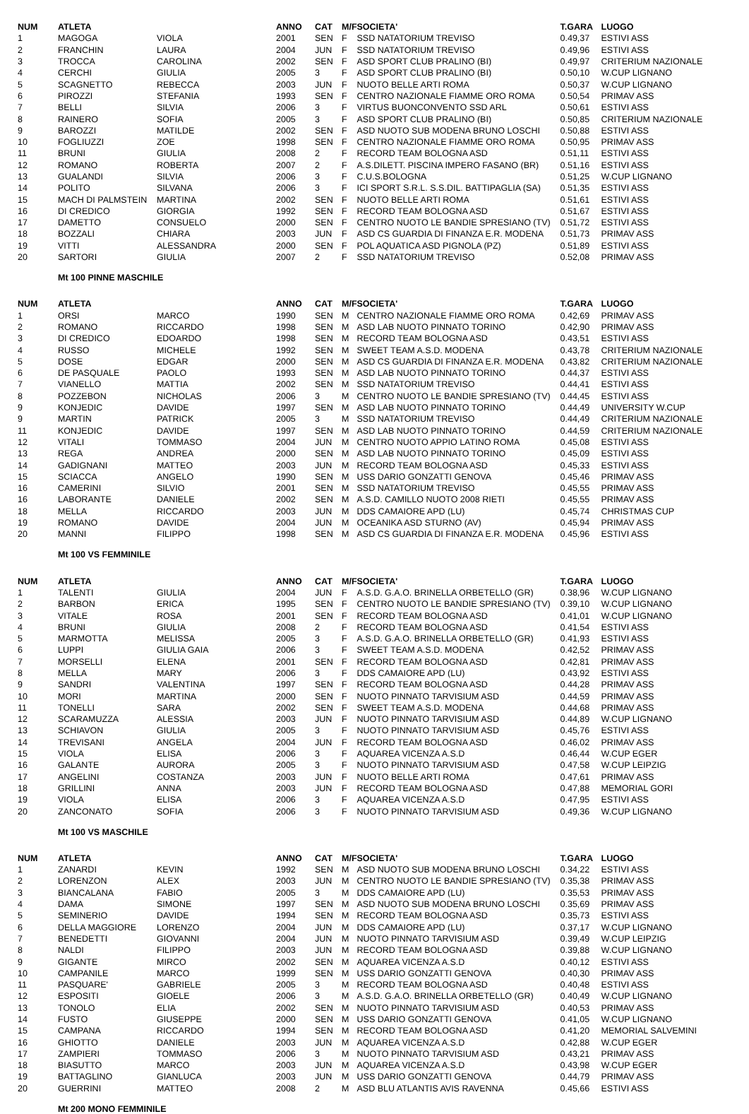| NUM | ATLETA | | ANNO | CAT | M/F | SOCIETA' | T.GARA | LUOGO |
| --- | --- | --- | --- | --- | --- | --- | --- | --- |
| 1 | MAGOGA | VIOLA | 2001 | SEN | F | SSD NATATORIUM TREVISO | 0.49,37 | ESTIVI ASS |
| 2 | FRANCHIN | LAURA | 2004 | JUN | F | SSD NATATORIUM TREVISO | 0.49,96 | ESTIVI ASS |
| 3 | TROCCA | CAROLINA | 2002 | SEN | F | ASD SPORT CLUB PRALINO (BI) | 0.49,97 | CRITERIUM NAZIONALE |
| 4 | CERCHI | GIULIA | 2005 | 3 | F | ASD SPORT CLUB PRALINO (BI) | 0.50,10 | W.CUP LIGNANO |
| 5 | SCAGNETTO | REBECCA | 2003 | JUN | F | NUOTO BELLE ARTI ROMA | 0.50,37 | W.CUP LIGNANO |
| 6 | PIROZZI | STEFANIA | 1993 | SEN | F | CENTRO NAZIONALE FIAMME ORO ROMA | 0.50,54 | PRIMAV ASS |
| 7 | BELLI | SILVIA | 2006 | 3 | F | VIRTUS BUONCONVENTO SSD ARL | 0.50,61 | ESTIVI ASS |
| 8 | RAINERO | SOFIA | 2005 | 3 | F | ASD SPORT CLUB PRALINO (BI) | 0.50,85 | CRITERIUM NAZIONALE |
| 9 | BAROZZI | MATILDE | 2002 | SEN | F | ASD NUOTO SUB MODENA BRUNO LOSCHI | 0.50,88 | ESTIVI ASS |
| 10 | FOGLIUZZI | ZOE | 1998 | SEN | F | CENTRO NAZIONALE FIAMME ORO ROMA | 0.50,95 | PRIMAV ASS |
| 11 | BRUNI | GIULIA | 2008 | 2 | F | RECORD TEAM BOLOGNA ASD | 0.51,11 | ESTIVI ASS |
| 12 | ROMANO | ROBERTA | 2007 | 2 | F | A.S.DILETT. PISCINA IMPERO FASANO (BR) | 0.51,16 | ESTIVI ASS |
| 13 | GUALANDI | SILVIA | 2006 | 3 | F | C.U.S.BOLOGNA | 0.51,25 | W.CUP LIGNANO |
| 14 | POLITO | SILVANA | 2006 | 3 | F | ICI SPORT S.R.L. S.S.DIL. BATTIPAGLIA (SA) | 0.51,35 | ESTIVI ASS |
| 15 | MACH DI PALMSTEIN | MARTINA | 2002 | SEN | F | NUOTO BELLE ARTI ROMA | 0.51,61 | ESTIVI ASS |
| 16 | DI CREDICO | GIORGIA | 1992 | SEN | F | RECORD TEAM BOLOGNA ASD | 0.51,67 | ESTIVI ASS |
| 17 | DAMETTO | CONSUELO | 2000 | SEN | F | CENTRO NUOTO LE BANDIE SPRESIANO (TV) | 0.51,72 | ESTIVI ASS |
| 18 | BOZZALI | CHIARA | 2003 | JUN | F | ASD CS GUARDIA DI FINANZA E.R. MODENA | 0.51,73 | PRIMAV ASS |
| 19 | VITTI | ALESSANDRA | 2000 | SEN | F | POL AQUATICA ASD PIGNOLA (PZ) | 0.51,89 | ESTIVI ASS |
| 20 | SARTORI | GIULIA | 2007 | 2 | F | SSD NATATORIUM TREVISO | 0.52,08 | PRIMAV ASS |
Mt 100 PINNE MASCHILE
| NUM | ATLETA | | ANNO | CAT | M/F | SOCIETA' | T.GARA | LUOGO |
| --- | --- | --- | --- | --- | --- | --- | --- | --- |
| 1 | ORSI | MARCO | 1990 | SEN | M | CENTRO NAZIONALE FIAMME ORO ROMA | 0.42,69 | PRIMAV ASS |
| 2 | ROMANO | RICCARDO | 1998 | SEN | M | ASD LAB NUOTO PINNATO TORINO | 0.42,90 | PRIMAV ASS |
| 3 | DI CREDICO | EDOARDO | 1998 | SEN | M | RECORD TEAM BOLOGNA ASD | 0.43,51 | ESTIVI ASS |
| 4 | RUSSO | MICHELE | 1992 | SEN | M | SWEET TEAM A.S.D. MODENA | 0.43,78 | CRITERIUM NAZIONALE |
| 5 | DOSE | EDGAR | 2000 | SEN | M | ASD CS GUARDIA DI FINANZA E.R. MODENA | 0.43,82 | CRITERIUM NAZIONALE |
| 6 | DE PASQUALE | PAOLO | 1993 | SEN | M | ASD LAB NUOTO PINNATO TORINO | 0.44,37 | ESTIVI ASS |
| 7 | VIANELLO | MATTIA | 2002 | SEN | M | SSD NATATORIUM TREVISO | 0.44,41 | ESTIVI ASS |
| 8 | POZZEBON | NICHOLAS | 2006 | 3 | M | CENTRO NUOTO LE BANDIE SPRESIANO (TV) | 0.44,45 | ESTIVI ASS |
| 9 | KONJEDIC | DAVIDE | 1997 | SEN | M | ASD LAB NUOTO PINNATO TORINO | 0.44,49 | UNIVERSITY W.CUP |
| 9 | MARTIN | PATRICK | 2005 | 3 | M | SSD NATATORIUM TREVISO | 0.44,49 | CRITERIUM NAZIONALE |
| 11 | KONJEDIC | DAVIDE | 1997 | SEN | M | ASD LAB NUOTO PINNATO TORINO | 0.44,59 | CRITERIUM NAZIONALE |
| 12 | VITALI | TOMMASO | 2004 | JUN | M | CENTRO NUOTO APPIO LATINO ROMA | 0.45,08 | ESTIVI ASS |
| 13 | REGA | ANDREA | 2000 | SEN | M | ASD LAB NUOTO PINNATO TORINO | 0.45,09 | ESTIVI ASS |
| 14 | GADIGNANI | MATTEO | 2003 | JUN | M | RECORD TEAM BOLOGNA ASD | 0.45,33 | ESTIVI ASS |
| 15 | SCIACCA | ANGELO | 1990 | SEN | M | USS DARIO GONZATTI GENOVA | 0.45,46 | PRIMAV ASS |
| 16 | CAMERINI | SILVIO | 2001 | SEN | M | SSD NATATORIUM TREVISO | 0.45,55 | PRIMAV ASS |
| 16 | LABORANTE | DANIELE | 2002 | SEN | M | A.S.D. CAMILLO NUOTO 2008 RIETI | 0.45,55 | PRIMAV ASS |
| 18 | MELLA | RICCARDO | 2003 | JUN | M | DDS CAMAIORE APD (LU) | 0.45,74 | CHRISTMAS CUP |
| 19 | ROMANO | DAVIDE | 2004 | JUN | M | OCEANIKA ASD STURNO (AV) | 0.45,94 | PRIMAV ASS |
| 20 | MANNI | FILIPPO | 1998 | SEN | M | ASD CS GUARDIA DI FINANZA E.R. MODENA | 0.45,96 | ESTIVI ASS |
Mt 100 VS FEMMINILE
| NUM | ATLETA | | ANNO | CAT | M/F | SOCIETA' | T.GARA | LUOGO |
| --- | --- | --- | --- | --- | --- | --- | --- | --- |
| 1 | TALENTI | GIULIA | 2004 | JUN | F | A.S.D. G.A.O. BRINELLA ORBETELLO (GR) | 0.38,96 | W.CUP LIGNANO |
| 2 | BARBON | ERICA | 1995 | SEN | F | CENTRO NUOTO LE BANDIE SPRESIANO (TV) | 0.39,10 | W.CUP LIGNANO |
| 3 | VITALE | ROSA | 2001 | SEN | F | RECORD TEAM BOLOGNA ASD | 0.41,01 | W.CUP LIGNANO |
| 4 | BRUNI | GIULIA | 2008 | 2 | F | RECORD TEAM BOLOGNA ASD | 0.41,54 | ESTIVI ASS |
| 5 | MARMOTTA | MELISSA | 2005 | 3 | F | A.S.D. G.A.O. BRINELLA ORBETELLO (GR) | 0.41,93 | ESTIVI ASS |
| 6 | LUPPI | GIULIA GAIA | 2006 | 3 | F | SWEET TEAM A.S.D. MODENA | 0.42,52 | PRIMAV ASS |
| 7 | MORSELLI | ELENA | 2001 | SEN | F | RECORD TEAM BOLOGNA ASD | 0.42,81 | PRIMAV ASS |
| 8 | MELLA | MARY | 2006 | 3 | F | DDS CAMAIORE APD (LU) | 0.43,92 | ESTIVI ASS |
| 9 | SANDRI | VALENTINA | 1997 | SEN | F | RECORD TEAM BOLOGNA ASD | 0.44,28 | PRIMAV ASS |
| 10 | MORI | MARTINA | 2000 | SEN | F | NUOTO PINNATO TARVISIUM ASD | 0.44,59 | PRIMAV ASS |
| 11 | TONELLI | SARA | 2002 | SEN | F | SWEET TEAM A.S.D. MODENA | 0.44,68 | PRIMAV ASS |
| 12 | SCARAMUZZA | ALESSIA | 2003 | JUN | F | NUOTO PINNATO TARVISIUM ASD | 0.44,89 | W.CUP LIGNANO |
| 13 | SCHIAVON | GIULIA | 2005 | 3 | F | NUOTO PINNATO TARVISIUM ASD | 0.45,76 | ESTIVI ASS |
| 14 | TREVISANI | ANGELA | 2004 | JUN | F | RECORD TEAM BOLOGNA ASD | 0.46,02 | PRIMAV ASS |
| 15 | VIOLA | ELISA | 2006 | 3 | F | AQUAREA VICENZA A.S.D | 0.46,44 | W.CUP EGER |
| 16 | GALANTE | AURORA | 2005 | 3 | F | NUOTO PINNATO TARVISIUM ASD | 0.47,58 | W.CUP LEIPZIG |
| 17 | ANGELINI | COSTANZA | 2003 | JUN | F | NUOTO BELLE ARTI ROMA | 0.47,61 | PRIMAV ASS |
| 18 | GRILLINI | ANNA | 2003 | JUN | F | RECORD TEAM BOLOGNA ASD | 0.47,88 | MEMORIAL GORI |
| 19 | VIOLA | ELISA | 2006 | 3 | F | AQUAREA VICENZA A.S.D | 0.47,95 | ESTIVI ASS |
| 20 | ZANCONATO | SOFIA | 2006 | 3 | F | NUOTO PINNATO TARVISIUM ASD | 0.49,36 | W.CUP LIGNANO |
Mt 100 VS MASCHILE
| NUM | ATLETA | | ANNO | CAT | M/F | SOCIETA' | T.GARA | LUOGO |
| --- | --- | --- | --- | --- | --- | --- | --- | --- |
| 1 | ZANARDI | KEVIN | 1992 | SEN | M | ASD NUOTO SUB MODENA BRUNO LOSCHI | 0.34,22 | ESTIVI ASS |
| 2 | LORENZON | ALEX | 2003 | JUN | M | CENTRO NUOTO LE BANDIE SPRESIANO (TV) | 0.35,38 | PRIMAV ASS |
| 3 | BIANCALANA | FABIO | 2005 | 3 | M | DDS CAMAIORE APD (LU) | 0.35,53 | PRIMAV ASS |
| 4 | DAMA | SIMONE | 1997 | SEN | M | ASD NUOTO SUB MODENA BRUNO LOSCHI | 0.35,69 | PRIMAV ASS |
| 5 | SEMINERIO | DAVIDE | 1994 | SEN | M | RECORD TEAM BOLOGNA ASD | 0.35,73 | ESTIVI ASS |
| 6 | DELLA MAGGIORE | LORENZO | 2004 | JUN | M | DDS CAMAIORE APD (LU) | 0.37,17 | W.CUP LIGNANO |
| 7 | BENEDETTI | GIOVANNI | 2004 | JUN | M | NUOTO PINNATO TARVISIUM ASD | 0.39,49 | W.CUP LEIPZIG |
| 8 | NALDI | FILIPPO | 2003 | JUN | M | RECORD TEAM BOLOGNA ASD | 0.39,88 | W.CUP LIGNANO |
| 9 | GIGANTE | MIRCO | 2002 | SEN | M | AQUAREA VICENZA A.S.D | 0.40,12 | ESTIVI ASS |
| 10 | CAMPANILE | MARCO | 1999 | SEN | M | USS DARIO GONZATTI GENOVA | 0.40,30 | PRIMAV ASS |
| 11 | PASQUARE' | GABRIELE | 2005 | 3 | M | RECORD TEAM BOLOGNA ASD | 0.40,48 | ESTIVI ASS |
| 12 | ESPOSITI | GIOELE | 2006 | 3 | M | A.S.D. G.A.O. BRINELLA ORBETELLO (GR) | 0.40,49 | W.CUP LIGNANO |
| 13 | TONOLO | ELIA | 2002 | SEN | M | NUOTO PINNATO TARVISIUM ASD | 0.40,53 | PRIMAV ASS |
| 14 | FUSTO | GIUSEPPE | 2000 | SEN | M | USS DARIO GONZATTI GENOVA | 0.41,05 | W.CUP LIGNANO |
| 15 | CAMPANA | RICCARDO | 1994 | SEN | M | RECORD TEAM BOLOGNA ASD | 0.41,20 | MEMORIAL SALVEMINI |
| 16 | GHIOTTO | DANIELE | 2003 | JUN | M | AQUAREA VICENZA A.S.D | 0.42,88 | W.CUP EGER |
| 17 | ZAMPIERI | TOMMASO | 2006 | 3 | M | NUOTO PINNATO TARVISIUM ASD | 0.43,21 | PRIMAV ASS |
| 18 | BIASUTTO | MARCO | 2003 | JUN | M | AQUAREA VICENZA A.S.D | 0.43,98 | W.CUP EGER |
| 19 | BATTAGLINO | GIANLUCA | 2003 | JUN | M | USS DARIO GONZATTI GENOVA | 0.44,79 | PRIMAV ASS |
| 20 | GUERRINI | MATTEO | 2008 | 2 | M | ASD BLU ATLANTIS AVIS RAVENNA | 0.45,66 | ESTIVI ASS |
Mt 200 MONO FEMMINILE